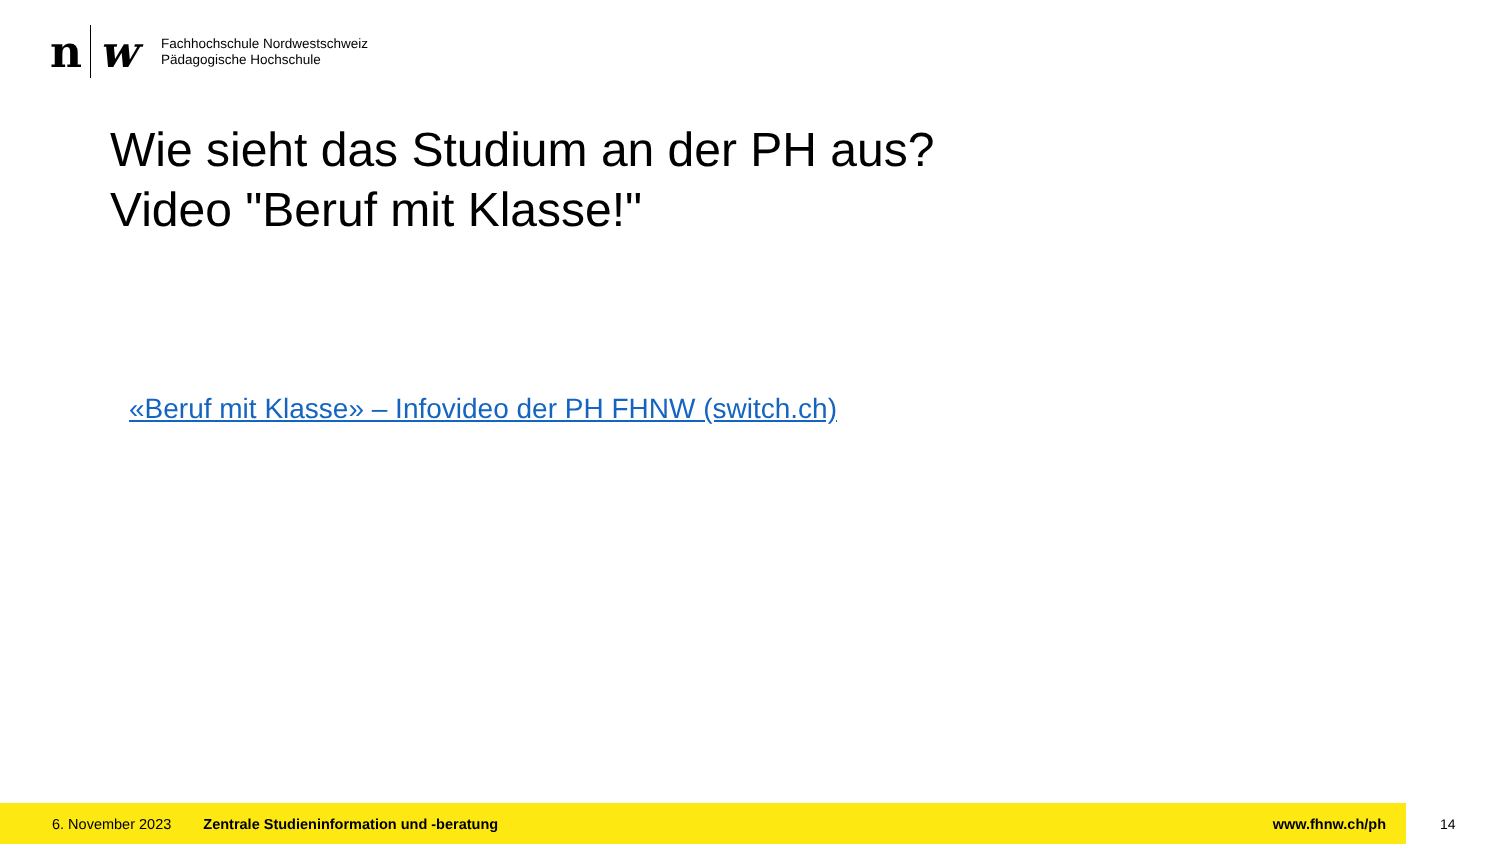n w
Fachhochschule Nordwestschweiz
Pädagogische Hochschule
Wie sieht das Studium an der PH aus?
Video "Beruf mit Klasse!"
«Beruf mit Klasse» – Infovideo der PH FHNW (switch.ch)
6. November 2023 Zentrale Studieninformation und -beratung www.fhnw.ch/ph
14